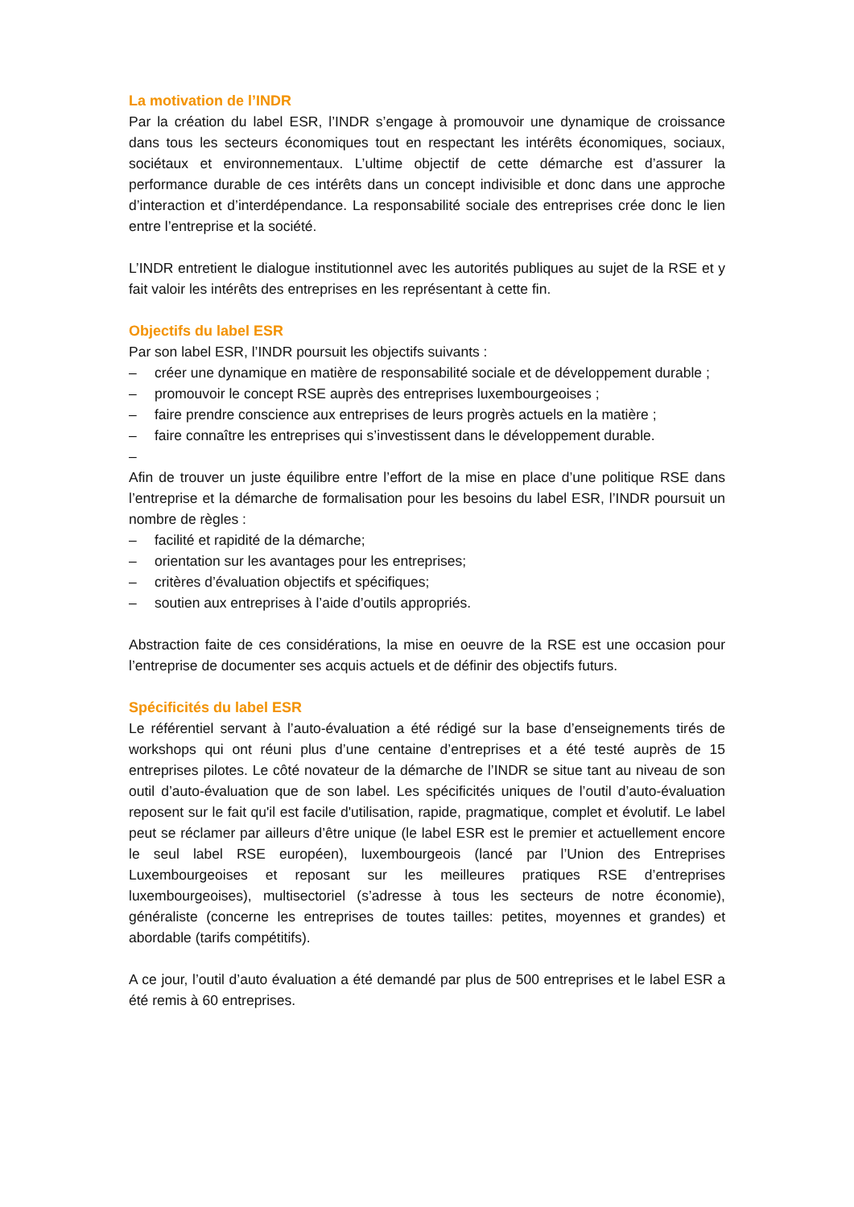La motivation de l’INDR
Par la création du label ESR, l’INDR s’engage à promouvoir une dynamique de croissance dans tous les secteurs économiques tout en respectant les intérêts économiques, sociaux, sociétaux et environnementaux. L’ultime objectif de cette démarche est d’assurer la performance durable de ces intérêts dans un concept indivisible et donc dans une approche d’interaction et d’interdépendance. La responsabilité sociale des entreprises crée donc le lien entre l’entreprise et la société.
L’INDR entretient le dialogue institutionnel avec les autorités publiques au sujet de la RSE et y fait valoir les intérêts des entreprises en les représentant à cette fin.
Objectifs du label ESR
Par son label ESR, l’INDR poursuit les objectifs suivants :
– créer une dynamique en matière de responsabilité sociale et de développement durable ;
– promouvoir le concept RSE auprès des entreprises luxembourgeoises ;
– faire prendre conscience aux entreprises de leurs progrès actuels en la matière ;
– faire connaître les entreprises qui s’investissent dans le développement durable.
–
Afin de trouver un juste équilibre entre l’effort de la mise en place d’une politique RSE dans l’entreprise et la démarche de formalisation pour les besoins du label ESR, l’INDR poursuit un nombre de règles :
– facilité et rapidité de la démarche;
– orientation sur les avantages pour les entreprises;
– critères d’évaluation objectifs et spécifiques;
– soutien aux entreprises à l’aide d’outils appropriés.
Abstraction faite de ces considérations, la mise en oeuvre de la RSE est une occasion pour l’entreprise de documenter ses acquis actuels et de définir des objectifs futurs.
Spécificités du label ESR
Le référentiel servant à l’auto-évaluation a été rédigé sur la base d’enseignements tirés de workshops qui ont réuni plus d’une centaine d’entreprises et a été testé auprès de 15 entreprises pilotes. Le côté novateur de la démarche de l’INDR se situe tant au niveau de son outil d’auto-évaluation que de son label. Les spécificités uniques de l’outil d’auto-évaluation reposent sur le fait qu'il est facile d'utilisation, rapide, pragmatique, complet et évolutif. Le label peut se réclamer par ailleurs d’être unique (le label ESR est le premier et actuellement encore le seul label RSE européen), luxembourgeois (lancé par l’Union des Entreprises Luxembourgeoises et reposant sur les meilleures pratiques RSE d’entreprises luxembourgeoises), multisectoriel (s’adresse à tous les secteurs de notre économie), généraliste (concerne les entreprises de toutes tailles: petites, moyennes et grandes) et abordable (tarifs compétitifs).
A ce jour, l’outil d’auto évaluation a été demandé par plus de 500 entreprises et le label ESR a été remis à 60 entreprises.